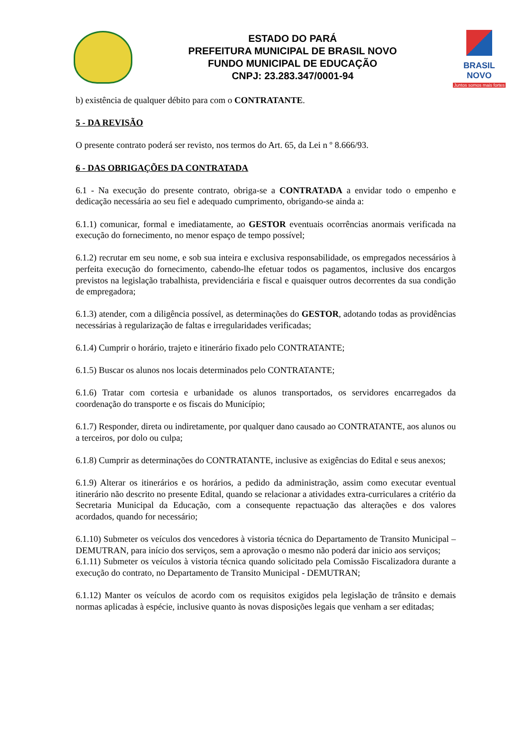ESTADO DO PARÁ
PREFEITURA MUNICIPAL DE BRASIL NOVO
FUNDO MUNICIPAL DE EDUCAÇÃO
CNPJ: 23.283.347/0001-94
BRASIL NOVO
Juntos somos mais fortes
b) existência de qualquer débito para com o CONTRATANTE.
5 - DA REVISÃO
O presente contrato poderá ser revisto, nos termos do Art. 65, da Lei n º 8.666/93.
6 - DAS OBRIGAÇÕES DA CONTRATADA
6.1 - Na execução do presente contrato, obriga-se a CONTRATADA a envidar todo o empenho e dedicação necessária ao seu fiel e adequado cumprimento, obrigando-se ainda a:
6.1.1) comunicar, formal e imediatamente, ao GESTOR eventuais ocorrências anormais verificada na execução do fornecimento, no menor espaço de tempo possível;
6.1.2) recrutar em seu nome, e sob sua inteira e exclusiva responsabilidade, os empregados necessários à perfeita execução do fornecimento, cabendo-lhe efetuar todos os pagamentos, inclusive dos encargos previstos na legislação trabalhista, previdenciária e fiscal e quaisquer outros decorrentes da sua condição de empregadora;
6.1.3) atender, com a diligência possível, as determinações do GESTOR, adotando todas as providências necessárias à regularização de faltas e irregularidades verificadas;
6.1.4) Cumprir o horário, trajeto e itinerário fixado pelo CONTRATANTE;
6.1.5) Buscar os alunos nos locais determinados pelo CONTRATANTE;
6.1.6) Tratar com cortesia e urbanidade os alunos transportados, os servidores encarregados da coordenação do transporte e os fiscais do Município;
6.1.7) Responder, direta ou indiretamente, por qualquer dano causado ao CONTRATANTE, aos alunos ou a terceiros, por dolo ou culpa;
6.1.8) Cumprir as determinações do CONTRATANTE, inclusive as exigências do Edital e seus anexos;
6.1.9) Alterar os itinerários e os horários, a pedido da administração, assim como executar eventual itinerário não descrito no presente Edital, quando se relacionar a atividades extra-curriculares a critério da Secretaria Municipal da Educação, com a consequente repactuação das alterações e dos valores acordados, quando for necessário;
6.1.10) Submeter os veículos dos vencedores à vistoria técnica do Departamento de Transito Municipal – DEMUTRAN, para início dos serviços, sem a aprovação o mesmo não poderá dar inicio aos serviços;
6.1.11) Submeter os veículos à vistoria técnica quando solicitado pela Comissão Fiscalizadora durante a execução do contrato, no Departamento de Transito Municipal - DEMUTRAN;
6.1.12) Manter os veículos de acordo com os requisitos exigidos pela legislação de trânsito e demais normas aplicadas à espécie, inclusive quanto às novas disposições legais que venham a ser editadas;